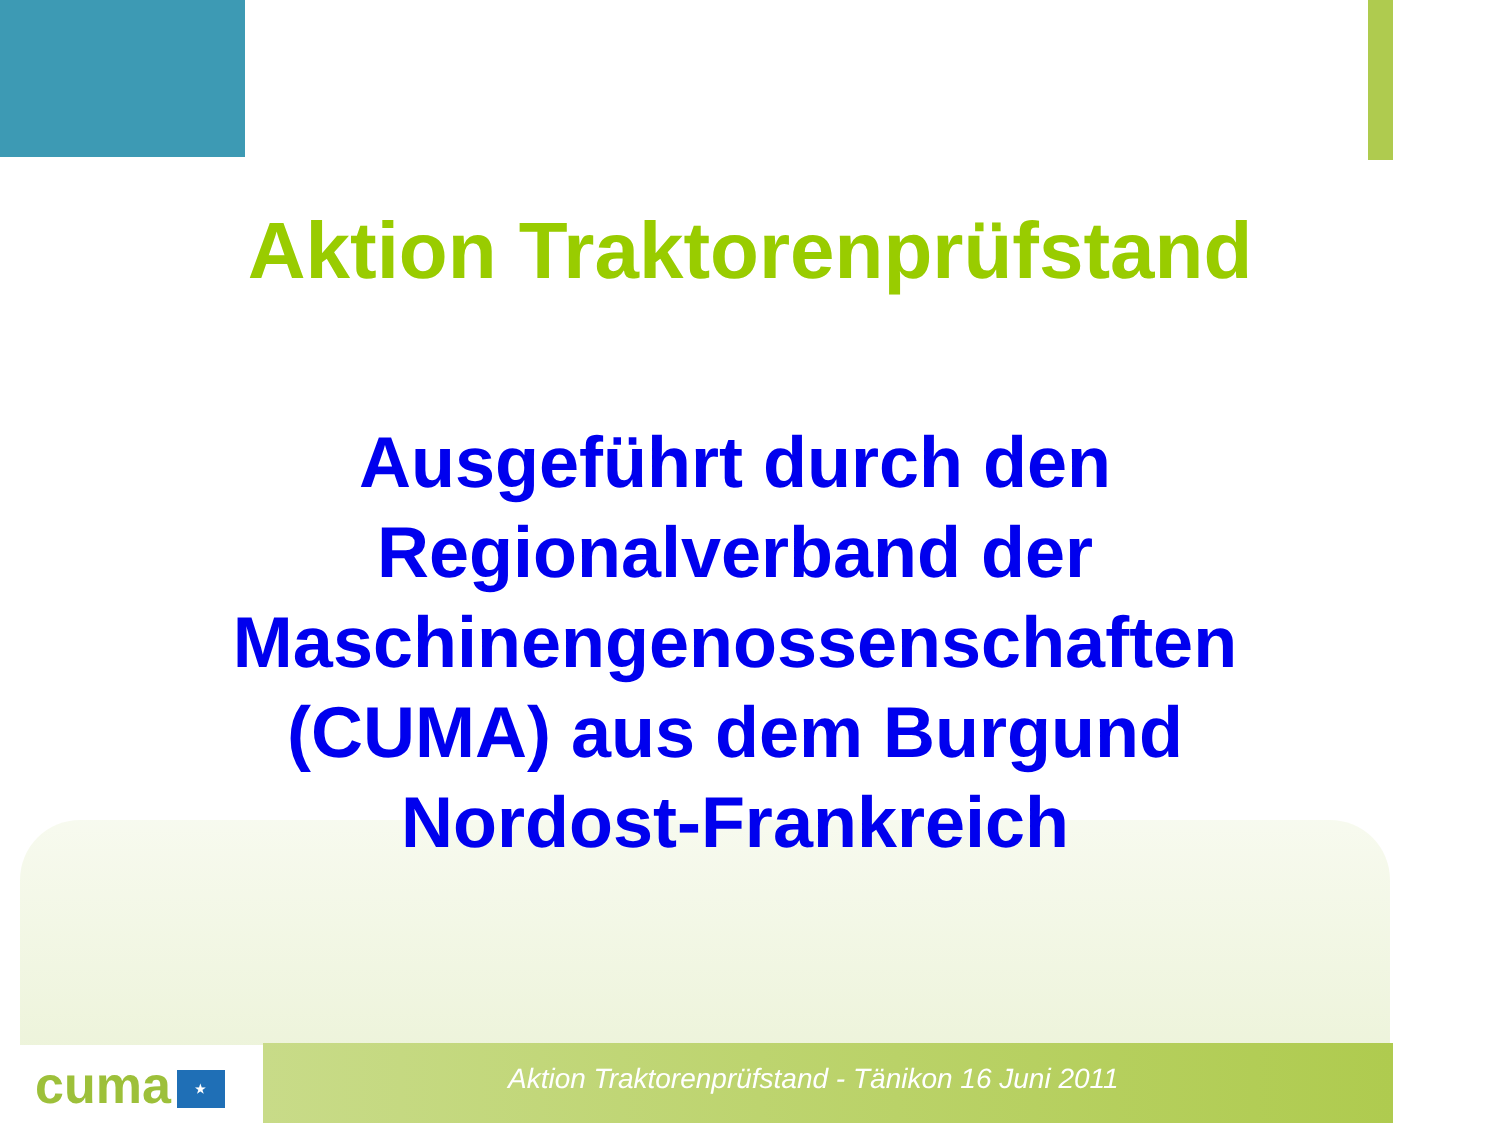Aktion Traktorenprüfstand
Ausgeführt durch den
Regionalverband der
Maschinengenossenschaften
(CUMA) aus dem Burgund
Nordost-Frankreich
cuma ★ Aktion Traktorenprüfstand - Tänikon 16 Juni 2011